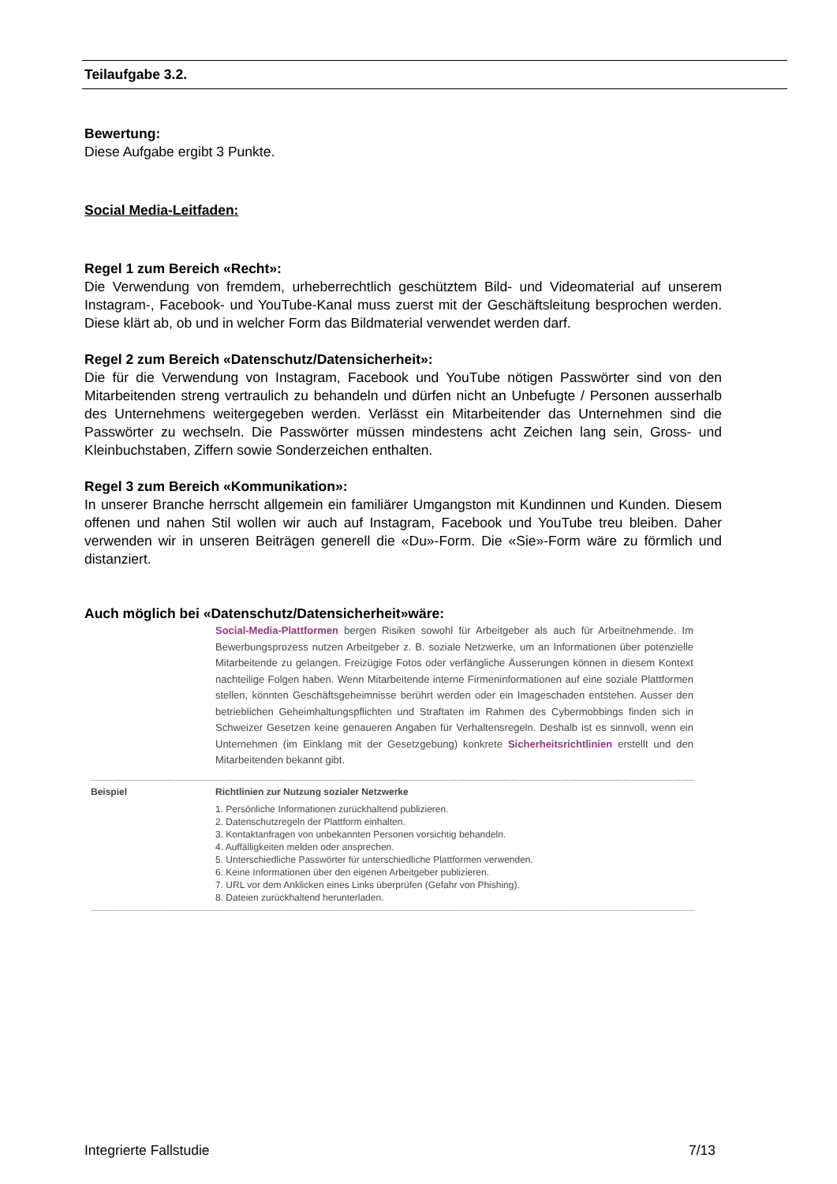Teilaufgabe 3.2.
Bewertung:
Diese Aufgabe ergibt 3 Punkte.
Social Media-Leitfaden:
Regel 1 zum Bereich «Recht»:
Die Verwendung von fremdem, urheberrechtlich geschütztem Bild- und Videomaterial auf unserem Instagram-, Facebook- und YouTube-Kanal muss zuerst mit der Geschäftsleitung besprochen werden. Diese klärt ab, ob und in welcher Form das Bildmaterial verwendet werden darf.
Regel 2 zum Bereich «Datenschutz/Datensicherheit»:
Die für die Verwendung von Instagram, Facebook und YouTube nötigen Passwörter sind von den Mitarbeitenden streng vertraulich zu behandeln und dürfen nicht an Unbefugte / Personen ausserhalb des Unternehmens weitergegeben werden. Verlässt ein Mitarbeitender das Unternehmen sind die Passwörter zu wechseln. Die Passwörter müssen mindestens acht Zeichen lang sein, Gross- und Kleinbuchstaben, Ziffern sowie Sonderzeichen enthalten.
Regel 3 zum Bereich «Kommunikation»:
In unserer Branche herrscht allgemein ein familiärer Umgangston mit Kundinnen und Kunden. Diesem offenen und nahen Stil wollen wir auch auf Instagram, Facebook und YouTube treu bleiben. Daher verwenden wir in unseren Beiträgen generell die «Du»-Form. Die «Sie»-Form wäre zu förmlich und distanziert.
Auch möglich bei «Datenschutz/Datensicherheit»wäre:
Social-Media-Plattformen bergen Risiken sowohl für Arbeitgeber als auch für Arbeitnehmende. Im Bewerbungsprozess nutzen Arbeitgeber z. B. soziale Netzwerke, um an Informationen über potenzielle Mitarbeitende zu gelangen. Freizügige Fotos oder verfängliche Äusserungen können in diesem Kontext nachteilige Folgen haben. Wenn Mitarbeitende interne Firmeninformationen auf eine soziale Plattformen stellen, könnten Geschäftsgeheimnisse berührt werden oder ein Imageschaden entstehen. Ausser den betrieblichen Geheimhaltungspflichten und Straftaten im Rahmen des Cybermobbings finden sich in Schweizer Gesetzen keine genaueren Angaben für Verhaltensregeln. Deshalb ist es sinnvoll, wenn ein Unternehmen (im Einklang mit der Gesetzgebung) konkrete Sicherheitsrichtlinien erstellt und den Mitarbeitenden bekannt gibt.
Beispiel Richtlinien zur Nutzung sozialer Netzwerke
1. Persönliche Informationen zurückhaltend publizieren.
2. Datenschutzregeln der Plattform einhalten.
3. Kontaktanfragen von unbekannten Personen vorsichtig behandeln.
4. Auffälligkeiten melden oder ansprechen.
5. Unterschiedliche Passwörter für unterschiedliche Plattformen verwenden.
6. Keine Informationen über den eigenen Arbeitgeber publizieren.
7. URL vor dem Anklicken eines Links überprüfen (Gefahr von Phishing).
8. Dateien zurückhaltend herunterladen.
Integrierte Fallstudie 7/13